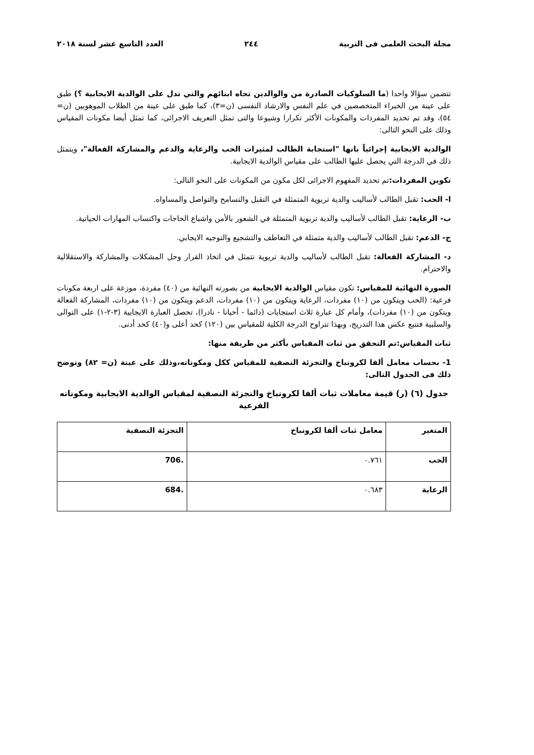مجلة البحث العلمى فى التربية ٢٤٤ العدد التاسع عشر لسنة ٢٠١٨
تتضمن سؤالا واحدا (ما السلوكيات الصادرة من والوالدين تجاه ابنائهم والتي تدل على الوالدية الايجابية ؟) طبق على عينة من الخبراء المتخصصين في علم النفس والارشاد النفسى (ن=٣)، كما طبق على عينة من الطلاب الموهوبين (ن= ٥٤)، وقد تم تحديد المفردات والمكونات الأكثر تكرارا وشيوعا والتى تمثل التعريف الاجرائى، كما تمثل أيضا مكونات المقياس وذلك على النحو التالى:
الوالدية الايجابية إجرائياً بانها "استجابة الطالب لمثيرات الحب والرعاية والدعم والمشاركة الفعالة"، ويتمثل ذلك في الدرجة التي يحصل عليها الطالب على مقياس الوالدية الايجابية.
تكوين المفردات: تم تحديد المفهوم الاجرائى لكل مكون من المكونات على النحو التالى:
ا- الحب: تقبل الطالب لأساليب والدية تربوية المتمثلة في التقبل والتسامح والتواصل والمساواه.
ب- الرعاية: تقبل الطالب لأساليب والدية تربوية المتمثلة في الشعور بالأمن واشباع الحاجات واكتساب المهارات الحياتية.
ج- الدعم: تقبل الطالب لأساليب والدية متمثلة في التعاطف والتشجيع والتوجيه الايجابي.
د- المشاركة الفعالة: تقبل الطالب لأساليب والدية تربوية تتمثل في اتخاذ القرار وحل المشكلات والمشاركة والاستقلالية والاحترام.
الصورة النهائية للمقياس: تكون مقياس الوالدية الايجابية من بصورته النهائية من (٤٠) مفردة، موزعة على اربعة مكونات فرعية: (الحب ويتكون من (١٠) مفردات، الرعاية ويتكون من (١٠) مفردات، الدعم ويتكون من (١٠) مفردات، المشاركة الفعالة ويتكون من (١٠) مفردات)، وأمام كل عبارة ثلاث استجابات (دائما - أحيانا - نادرا)، تحصل العبارة الايجابية (٣-٢-١) على التوالى والسلبية فتتبع عكس هذا التدريج، وبهذا تتراوح الدرجة الكلية للمقياس بين (١٢٠) كحد أعلى و(٤٠) كحد أدنى.
ثبات المقياس:تم التحقق من ثبات المقياس بأكثر من طريقة منها:
1- بحساب معامل ألفا لكرونباخ والتجزئة النصفية للمقياس ككل ومكوناته،وذلك على عينة (ن= ٨٢) ونوضح ذلك فى الجدول التالى:
جدول (٦) (ر) قيمة معاملات ثبات ألفا لكرونباخ والتجزئة النصفية لمقياس الوالدية الايجابية ومكوناته الفرعية
| المتغير | معامل ثبات ألفا لكرونباخ | التجزئة النصفية |
| --- | --- | --- |
| الحب | ٠.٧٦١ | .706 |
| الرعاية | ٠.٦٨٣ | .684 |